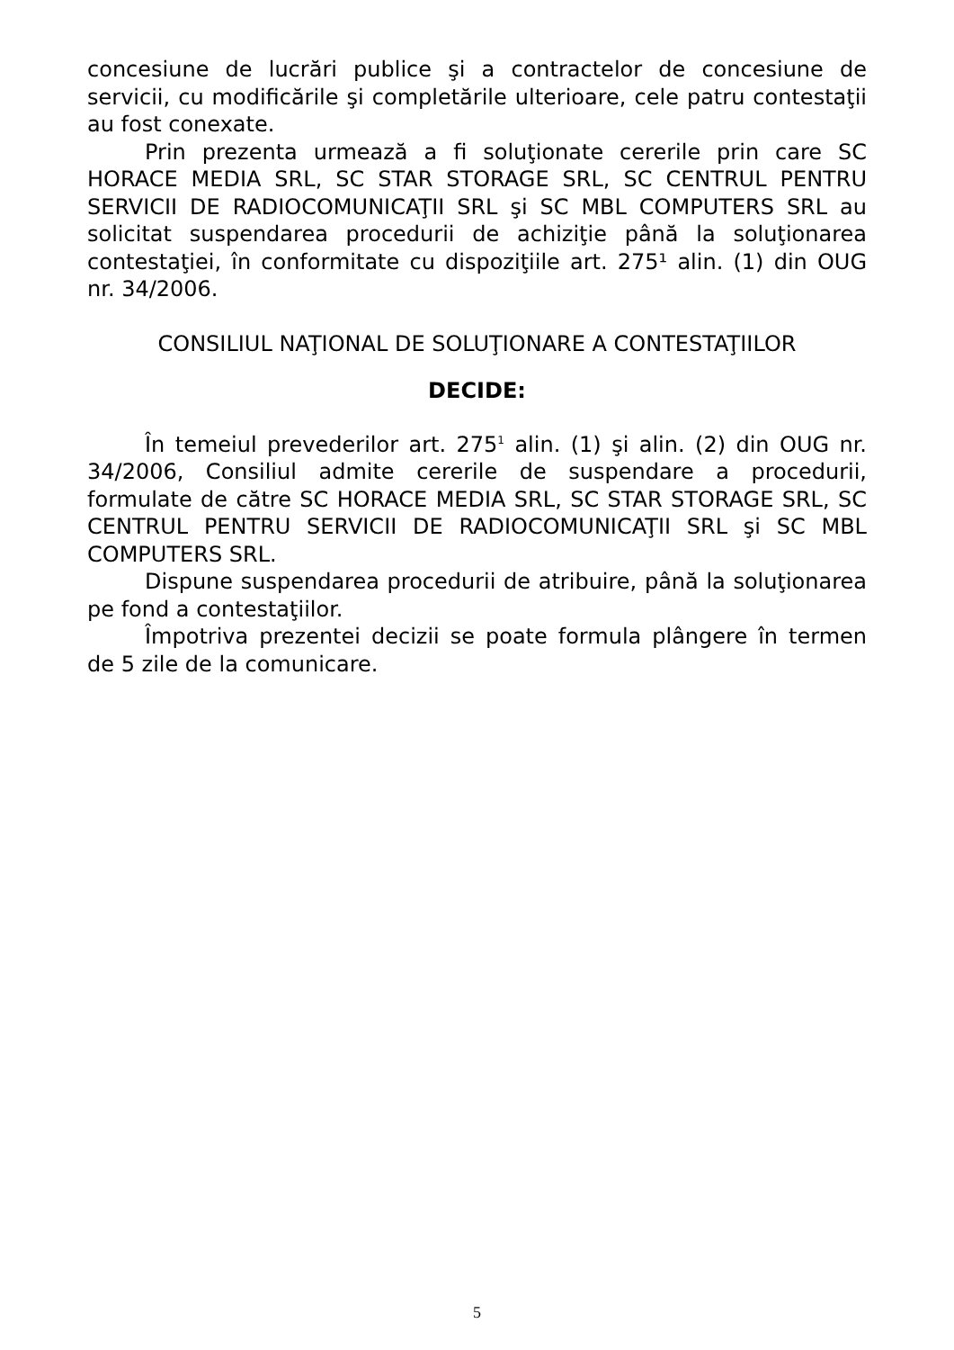concesiune de lucrări publice şi a contractelor de concesiune de servicii, cu modificările şi completările ulterioare, cele patru contestaţii au fost conexate.
Prin prezenta urmează a fi soluţionate cererile prin care SC HORACE MEDIA SRL, SC STAR STORAGE SRL, SC CENTRUL PENTRU SERVICII DE RADIOCOMUNICAŢII SRL şi SC MBL COMPUTERS SRL au solicitat suspendarea procedurii de achiziţie până la soluţionarea contestaţiei, în conformitate cu dispoziţiile art. 275¹ alin. (1) din OUG nr. 34/2006.
CONSILIUL NAŢIONAL DE SOLUŢIONARE A CONTESTAŢIILOR
DECIDE:
În temeiul prevederilor art. 275<sup>1</sup> alin. (1) şi alin. (2) din OUG nr. 34/2006, Consiliul admite cererile de suspendare a procedurii, formulate de către SC HORACE MEDIA SRL, SC STAR STORAGE SRL, SC CENTRUL PENTRU SERVICII DE RADIOCOMUNICAŢII SRL şi SC MBL COMPUTERS SRL.
Dispune suspendarea procedurii de atribuire, până la soluţionarea pe fond a contestaţiilor.
Împotriva prezentei decizii se poate formula plângere în termen de 5 zile de la comunicare.
5